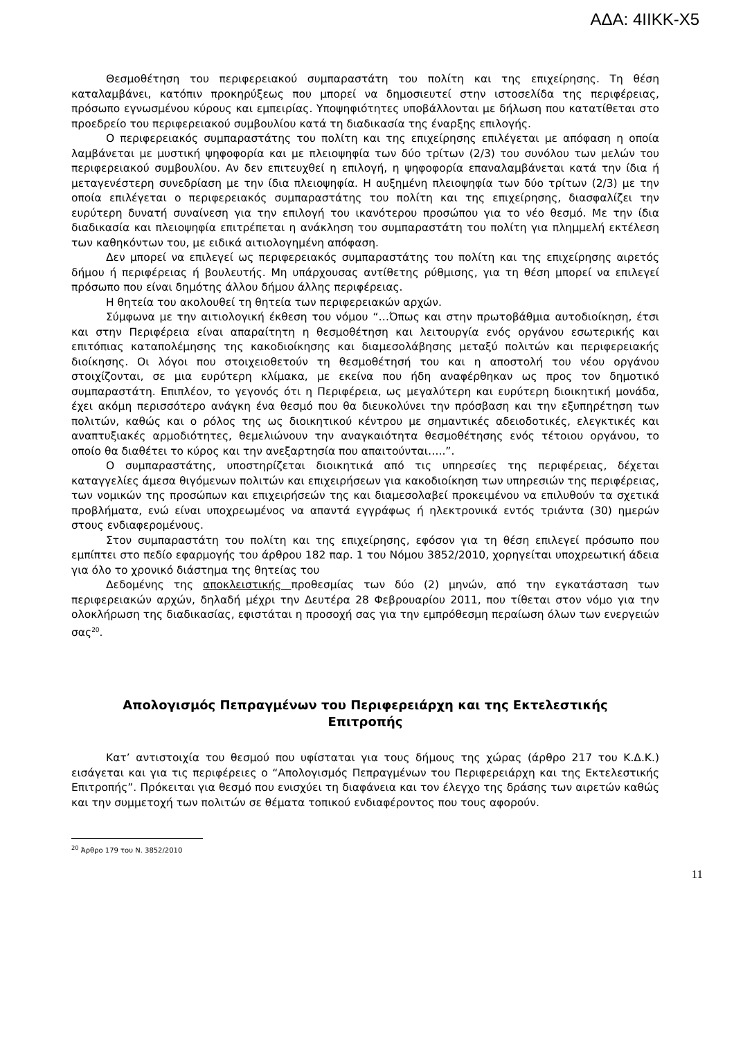ΑΔΑ: 4ΙΙΚΚ-Χ5
Θεσμοθέτηση του περιφερειακού συμπαραστάτη του πολίτη και της επιχείρησης. Τη θέση καταλαμβάνει, κατόπιν προκηρύξεως που μπορεί να δημοσιευτεί στην ιστοσελίδα της περιφέρειας, πρόσωπο εγνωσμένου κύρους και εμπειρίας. Υποψηφιότητες υποβάλλονται με δήλωση που κατατίθεται στο προεδρείο του περιφερειακού συμβουλίου κατά τη διαδικασία της έναρξης επιλογής.
Ο περιφερειακός συμπαραστάτης του πολίτη και της επιχείρησης επιλέγεται με απόφαση η οποία λαμβάνεται με μυστική ψηφοφορία και με πλειοψηφία των δύο τρίτων (2/3) του συνόλου των μελών του περιφερειακού συμβουλίου. Αν δεν επιτευχθεί η επιλογή, η ψηφοφορία επαναλαμβάνεται κατά την ίδια ή μεταγενέστερη συνεδρίαση με την ίδια πλειοψηφία. Η αυξημένη πλειοψηφία των δύο τρίτων (2/3) με την οποία επιλέγεται ο περιφερειακός συμπαραστάτης του πολίτη και της επιχείρησης, διασφαλίζει την ευρύτερη δυνατή συναίνεση για την επιλογή του ικανότερου προσώπου για το νέο θεσμό. Με την ίδια διαδικασία και πλειοψηφία επιτρέπεται η ανάκληση του συμπαραστάτη του πολίτη για πλημμελή εκτέλεση των καθηκόντων του, με ειδικά αιτιολογημένη απόφαση.
Δεν μπορεί να επιλεγεί ως περιφερειακός συμπαραστάτης του πολίτη και της επιχείρησης αιρετός δήμου ή περιφέρειας ή βουλευτής. Μη υπάρχουσας αντίθετης ρύθμισης, για τη θέση μπορεί να επιλεγεί πρόσωπο που είναι δημότης άλλου δήμου άλλης περιφέρειας.
Η θητεία του ακολουθεί τη θητεία των περιφερειακών αρχών.
Σύμφωνα με την αιτιολογική έκθεση του νόμου “…Όπως και στην πρωτοβάθμια αυτοδιοίκηση, έτσι και στην Περιφέρεια είναι απαραίτητη η θεσμοθέτηση και λειτουργία ενός οργάνου εσωτερικής και επιτόπιας καταπολέμησης της κακοδιοίκησης και διαμεσολάβησης μεταξύ πολιτών και περιφερειακής διοίκησης. Οι λόγοι που στοιχειοθετούν τη θεσμοθέτησή του και η αποστολή του νέου οργάνου στοιχίζονται, σε μια ευρύτερη κλίμακα, με εκείνα που ήδη αναφέρθηκαν ως προς τον δημοτικό συμπαραστάτη. Επιπλέον, το γεγονός ότι η Περιφέρεια, ως μεγαλύτερη και ευρύτερη διοικητική μονάδα, έχει ακόμη περισσότερο ανάγκη ένα θεσμό που θα διευκολύνει την πρόσβαση και την εξυπηρέτηση των πολιτών, καθώς και ο ρόλος της ως διοικητικού κέντρου με σημαντικές αδειοδοτικές, ελεγκτικές και αναπτυξιακές αρμοδιότητες, θεμελιώνουν την αναγκαιότητα θεσμοθέτησης ενός τέτοιου οργάνου, το οποίο θα διαθέτει το κύρος και την ανεξαρτησία που απαιτούνται…..”.
Ο συμπαραστάτης, υποστηρίζεται διοικητικά από τις υπηρεσίες της περιφέρειας, δέχεται καταγγελίες άμεσα θιγόμενων πολιτών και επιχειρήσεων για κακοδιοίκηση των υπηρεσιών της περιφέρειας, των νομικών της προσώπων και επιχειρήσεών της και διαμεσολαβεί προκειμένου να επιλυθούν τα σχετικά προβλήματα, ενώ είναι υποχρεωμένος να απαντά εγγράφως ή ηλεκτρονικά εντός τριάντα (30) ημερών στους ενδιαφερομένους.
Στον συμπαραστάτη του πολίτη και της επιχείρησης, εφόσον για τη θέση επιλεγεί πρόσωπο που εμπίπτει στο πεδίο εφαρμογής του άρθρου 182 παρ. 1 του Νόμου 3852/2010, χορηγείται υποχρεωτική άδεια για όλο το χρονικό διάστημα της θητείας του
Δεδομένης της αποκλειστικής προθεσμίας των δύο (2) μηνών, από την εγκατάσταση των περιφερειακών αρχών, δηλαδή μέχρι την Δευτέρα 28 Φεβρουαρίου 2011, που τίθεται στον νόμο για την ολοκλήρωση της διαδικασίας, εφιστάται η προσοχή σας για την εμπρόθεσμη περαίωση όλων των ενεργειών σας<sup>20</sup>.
Απολογισμός Πεπραγμένων του Περιφερειάρχη και της Εκτελεστικής Επιτροπής
Κατ’ αντιστοιχία του θεσμού που υφίσταται για τους δήμους της χώρας (άρθρο 217 του Κ.Δ.Κ.) εισάγεται και για τις περιφέρειες ο “Απολογισμός Πεπραγμένων του Περιφερειάρχη και της Εκτελεστικής Επιτροπής”. Πρόκειται για θεσμό που ενισχύει τη διαφάνεια και τον έλεγχο της δράσης των αιρετών καθώς και την συμμετοχή των πολιτών σε θέματα τοπικού ενδιαφέροντος που τους αφορούν.
<sup>20</sup> Άρθρο 179 του Ν. 3852/2010
11